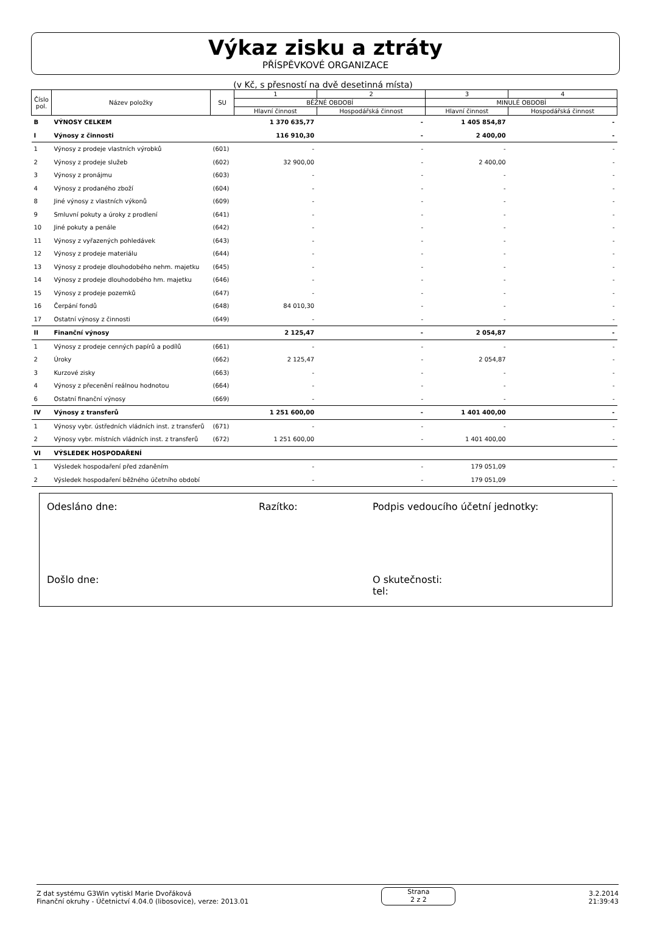Výkaz zisku a ztráty
PŘÍSPĚVKOVÉ ORGANIZACE
(v Kč, s přesností na dvě desetinná místa)
| Číslo pol. | Název položky | SU | 1 | 2 | 3 | 4 |
| --- | --- | --- | --- | --- | --- | --- |
| | | | BĚŽNÉ OBDOBÍ | | MINULÉ OBDOBÍ | |
| | | | Hlavní činnost | Hospodářská činnost | Hlavní činnost | Hospodářská činnost |
| B | VÝNOSY CELKEM | | 1 370 635,77 | - | 1 405 854,87 | - |
| I | Výnosy z činnosti | | 116 910,30 | - | 2 400,00 | - |
| 1 | Výnosy z prodeje vlastních výrobků | (601) | - | - | - | - |
| 2 | Výnosy z prodeje služeb | (602) | 32 900,00 | - | 2 400,00 | - |
| 3 | Výnosy z pronájmu | (603) | - | - | - | - |
| 4 | Výnosy z prodaného zboží | (604) | - | - | - | - |
| 8 | Jiné výnosy z vlastních výkonů | (609) | - | - | - | - |
| 9 | Smluvní pokuty a úroky z prodlení | (641) | - | - | - | - |
| 10 | Jiné pokuty a penále | (642) | - | - | - | - |
| 11 | Výnosy z vyřazených pohledávek | (643) | - | - | - | - |
| 12 | Výnosy z prodeje materiálu | (644) | - | - | - | - |
| 13 | Výnosy z prodeje dlouhodobého nehm. majetku | (645) | - | - | - | - |
| 14 | Výnosy z prodeje dlouhodobého hm. majetku | (646) | - | - | - | - |
| 15 | Výnosy z prodeje pozemků | (647) | - | - | - | - |
| 16 | Čerpání fondů | (648) | 84 010,30 | - | - | - |
| 17 | Ostatní výnosy z činnosti | (649) | - | - | - | - |
| II | Finanční výnosy | | 2 125,47 | - | 2 054,87 | - |
| 1 | Výnosy z prodeje cenných papírů a podílů | (661) | - | - | - | - |
| 2 | Úroky | (662) | 2 125,47 | - | 2 054,87 | - |
| 3 | Kurzové zisky | (663) | - | - | - | - |
| 4 | Výnosy z přecenění reálnou hodnotou | (664) | - | - | - | - |
| 6 | Ostatní finanční výnosy | (669) | - | - | - | - |
| IV | Výnosy z transferů | | 1 251 600,00 | - | 1 401 400,00 | - |
| 1 | Výnosy vybr. ústředních vládních inst. z transferů | (671) | - | - | - | - |
| 2 | Výnosy vybr. místních vládních inst. z transferů | (672) | 1 251 600,00 | - | 1 401 400,00 | - |
| VI | VÝSLEDEK HOSPODAŘENÍ | | | | | |
| 1 | Výsledek hospodaření před zdaněním | | - | - | 179 051,09 | - |
| 2 | Výsledek hospodaření běžného účetního období | | - | - | 179 051,09 | - |
Odesláno dne: Razítko: Podpis vedoucího účetní jednotky:
Došlo dne: O skutečnosti:
tel:
Z dat systému G3Win vytiskl Marie Dvořáková
Finanční okruhy - Účetnictví 4.04.0 (libosovice), verze: 2013.01
Strana
2 z 2
3.2.2014
21:39:43